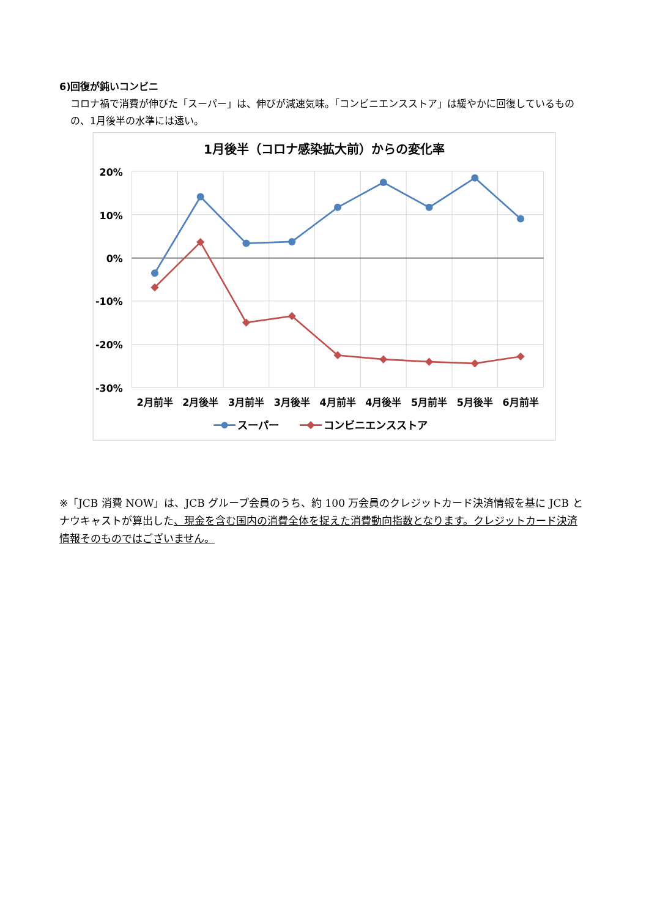6)回復が鈍いコンビニ
コロナ禍で消費が伸びた「スーパー」は、伸びが減速気味。「コンビニエンスストア」は緩やかに回復しているものの、1月後半の水準には遠い。
1月後半（コロナ感染拡大前）からの変化率
20%
10%
0%
-10%
-20%
-30%
2月前半
2月後半
3月前半
3月後半
4月前半
4月後半
5月前半
5月後半
6月前半
スーパー
コンビニエンスストア
※「JCB 消費 NOW」は、JCB グループ会員のうち、約 100 万会員のクレジットカード決済情報を基に JCB とナウキャストが算出した、現金を含む国内の消費全体を捉えた消費動向指数となります。クレジットカード決済情報そのものではございません。